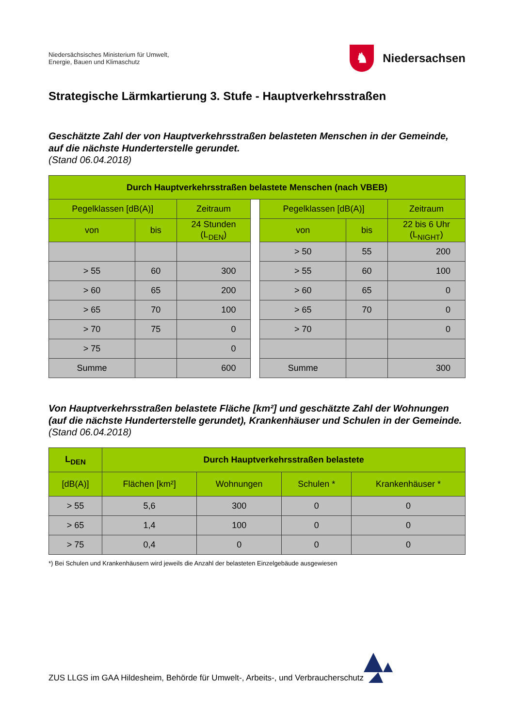Niedersächsisches Ministerium für Umwelt,
Energie, Bauen und Klimaschutz
♞
Niedersachsen
Strategische Lärmkartierung 3. Stufe - Hauptverkehrsstraßen
Geschätzte Zahl der von Hauptverkehrsstraßen belasteten Menschen in der Gemeinde, auf die nächste Hunderterstelle gerundet.
(Stand 06.04.2018)
| Durch Hauptverkehrsstraßen belastete Menschen (nach VBEB) | | | | | | |
| --- | --- | --- | --- | --- | --- | --- |
| Pegelklassen [dB(A)] | | Zeitraum | | Pegelklassen [dB(A)] | | Zeitraum |
| von | bis | 24 Stunden (L<sub>DEN</sub>) | | von | bis | 22 bis 6 Uhr (L<sub>NIGHT</sub>) |
| | | | | > 50 | 55 | 200 |
| > 55 | 60 | 300 | | > 55 | 60 | 100 |
| > 60 | 65 | 200 | | > 60 | 65 | 0 |
| > 65 | 70 | 100 | | > 65 | 70 | 0 |
| > 70 | 75 | 0 | | > 70 | | 0 |
| > 75 | | 0 | | | | |
| Summe | | 600 | | Summe | | 300 |
Von Hauptverkehrsstraßen belastete Fläche [km²] und geschätzte Zahl der Wohnungen (auf die nächste Hunderterstelle gerundet), Krankenhäuser und Schulen in der Gemeinde.
(Stand 06.04.2018)
| L<sub>DEN</sub> | Durch Hauptverkehrsstraßen belastete | | | |
| --- | --- | --- | --- | --- |
| [dB(A)] | Flächen [km²] | Wohnungen | Schulen * | Krankenhäuser * |
| > 55 | 5,6 | 300 | 0 | 0 |
| > 65 | 1,4 | 100 | 0 | 0 |
| > 75 | 0,4 | 0 | 0 | 0 |
*) Bei Schulen und Krankenhäusern wird jeweils die Anzahl der belasteten Einzelgebäude ausgewiesen
ZUS LLGS im GAA Hildesheim, Behörde für Umwelt-, Arbeits-, und Verbraucherschutz